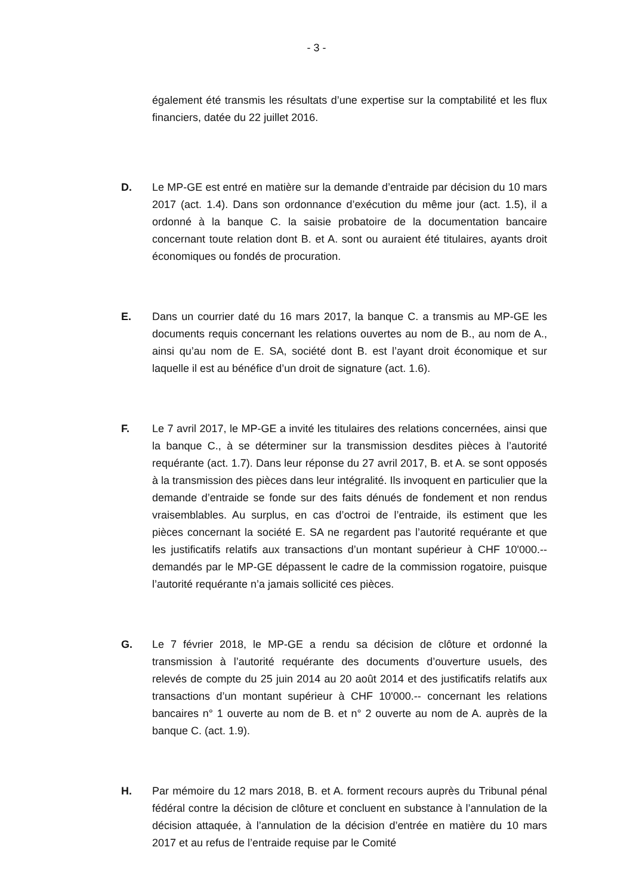- 3 -
également été transmis les résultats d’une expertise sur la comptabilité et les flux financiers, datée du 22 juillet 2016.
D. Le MP-GE est entré en matière sur la demande d’entraide par décision du 10 mars 2017 (act. 1.4). Dans son ordonnance d’exécution du même jour (act. 1.5), il a ordonné à la banque C. la saisie probatoire de la documentation bancaire concernant toute relation dont B. et A. sont ou auraient été titulaires, ayants droit économiques ou fondés de procuration.
E. Dans un courrier daté du 16 mars 2017, la banque C. a transmis au MP-GE les documents requis concernant les relations ouvertes au nom de B., au nom de A., ainsi qu’au nom de E. SA, société dont B. est l’ayant droit économique et sur laquelle il est au bénéfice d’un droit de signature (act. 1.6).
F. Le 7 avril 2017, le MP-GE a invité les titulaires des relations concernées, ainsi que la banque C., à se déterminer sur la transmission desdites pièces à l’autorité requérante (act. 1.7). Dans leur réponse du 27 avril 2017, B. et A. se sont opposés à la transmission des pièces dans leur intégralité. Ils invoquent en particulier que la demande d’entraide se fonde sur des faits dénués de fondement et non rendus vraisemblables. Au surplus, en cas d’octroi de l’entraide, ils estiment que les pièces concernant la société E. SA ne regardent pas l’autorité requérante et que les justificatifs relatifs aux transactions d’un montant supérieur à CHF 10'000.-- demandés par le MP-GE dépassent le cadre de la commission rogatoire, puisque l’autorité requérante n’a jamais sollicité ces pièces.
G. Le 7 février 2018, le MP-GE a rendu sa décision de clôture et ordonné la transmission à l’autorité requérante des documents d’ouverture usuels, des relevés de compte du 25 juin 2014 au 20 août 2014 et des justificatifs relatifs aux transactions d’un montant supérieur à CHF 10'000.-- concernant les relations bancaires n° 1 ouverte au nom de B. et n° 2 ouverte au nom de A. auprès de la banque C. (act. 1.9).
H. Par mémoire du 12 mars 2018, B. et A. forment recours auprès du Tribunal pénal fédéral contre la décision de clôture et concluent en substance à l’annulation de la décision attaquée, à l’annulation de la décision d’entrée en matière du 10 mars 2017 et au refus de l’entraide requise par le Comité